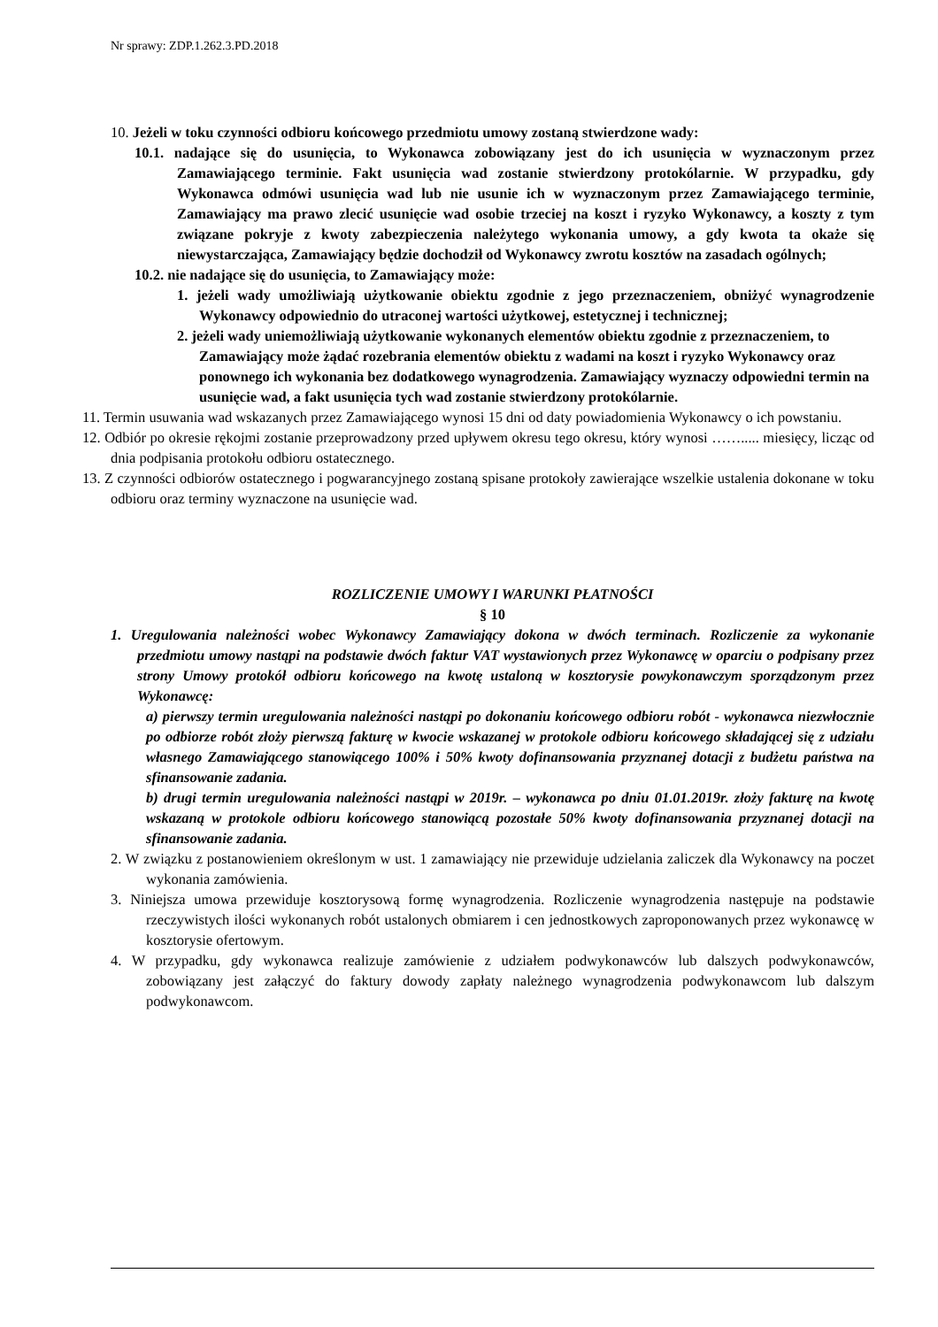Nr sprawy: ZDP.1.262.3.PD.2018
10. Jeżeli w toku czynności odbioru końcowego przedmiotu umowy zostaną stwierdzone wady:
10.1. nadające się do usunięcia, to Wykonawca zobowiązany jest do ich usunięcia w wyznaczonym przez Zamawiającego terminie. Fakt usunięcia wad zostanie stwierdzony protokólarnie. W przypadku, gdy Wykonawca odmówi usunięcia wad lub nie usunie ich w wyznaczonym przez Zamawiającego terminie, Zamawiający ma prawo zlecić usunięcie wad osobie trzeciej na koszt i ryzyko Wykonawcy, a koszty z tym związane pokryje z kwoty zabezpieczenia należytego wykonania umowy, a gdy kwota ta okaże się niewystarczająca, Zamawiający będzie dochodził od Wykonawcy zwrotu kosztów na zasadach ogólnych;
10.2. nie nadające się do usunięcia, to Zamawiający może:
1. jeżeli wady umożliwiają użytkowanie obiektu zgodnie z jego przeznaczeniem, obniżyć wynagrodzenie Wykonawcy odpowiednio do utraconej wartości użytkowej, estetycznej i technicznej;
2. jeżeli wady uniemożliwiają użytkowanie wykonanych elementów obiektu zgodnie z przeznaczeniem, to Zamawiający może żądać rozebrania elementów obiektu z wadami na koszt i ryzyko Wykonawcy oraz ponownego ich wykonania bez dodatkowego wynagrodzenia. Zamawiający wyznaczy odpowiedni termin na usunięcie wad, a fakt usunięcia tych wad zostanie stwierdzony protokólarnie.
11. Termin usuwania wad wskazanych przez Zamawiającego wynosi 15 dni od daty powiadomienia Wykonawcy o ich powstaniu.
12. Odbiór po okresie rękojmi zostanie przeprowadzony przed upływem okresu tego okresu, który wynosi ……..... miesięcy, licząc od dnia podpisania protokołu odbioru ostatecznego.
13. Z czynności odbiorów ostatecznego i pogwarancyjnego zostaną spisane protokoły zawierające wszelkie ustalenia dokonane w toku odbioru oraz terminy wyznaczone na usunięcie wad.
ROZLICZENIE UMOWY I WARUNKI PŁATNOŚCI
§ 10
1. Uregulowania należności wobec Wykonawcy Zamawiający dokona w dwóch terminach. Rozliczenie za wykonanie przedmiotu umowy nastąpi na podstawie dwóch faktur VAT wystawionych przez Wykonawcę w oparciu o podpisany przez strony Umowy protokół odbioru końcowego na kwotę ustaloną w kosztorysie powykonawczym sporządzonym przez Wykonawcę:
a) pierwszy termin uregulowania należności nastąpi po dokonaniu końcowego odbioru robót - wykonawca niezwłocznie po odbiorze robót złoży pierwszą fakturę w kwocie wskazanej w protokole odbioru końcowego składającej się z udziału własnego Zamawiającego stanowiącego 100% i 50% kwoty dofinansowania przyznanej dotacji z budżetu państwa na sfinansowanie zadania.
b) drugi termin uregulowania należności nastąpi w 2019r. – wykonawca po dniu 01.01.2019r. złoży fakturę na kwotę wskazaną w protokole odbioru końcowego stanowiącą pozostałe 50% kwoty dofinansowania przyznanej dotacji na sfinansowanie zadania.
2. W związku z postanowieniem określonym w ust. 1 zamawiający nie przewiduje udzielania zaliczek dla Wykonawcy na poczet wykonania zamówienia.
3. Niniejsza umowa przewiduje kosztorysową formę wynagrodzenia. Rozliczenie wynagrodzenia następuje na podstawie rzeczywistych ilości wykonanych robót ustalonych obmiarem i cen jednostkowych zaproponowanych przez wykonawcę w kosztorysie ofertowym.
4. W przypadku, gdy wykonawca realizuje zamówienie z udziałem podwykonawców lub dalszych podwykonawców, zobowiązany jest załączyć do faktury dowody zapłaty należnego wynagrodzenia podwykonawcom lub dalszym podwykonawcom.